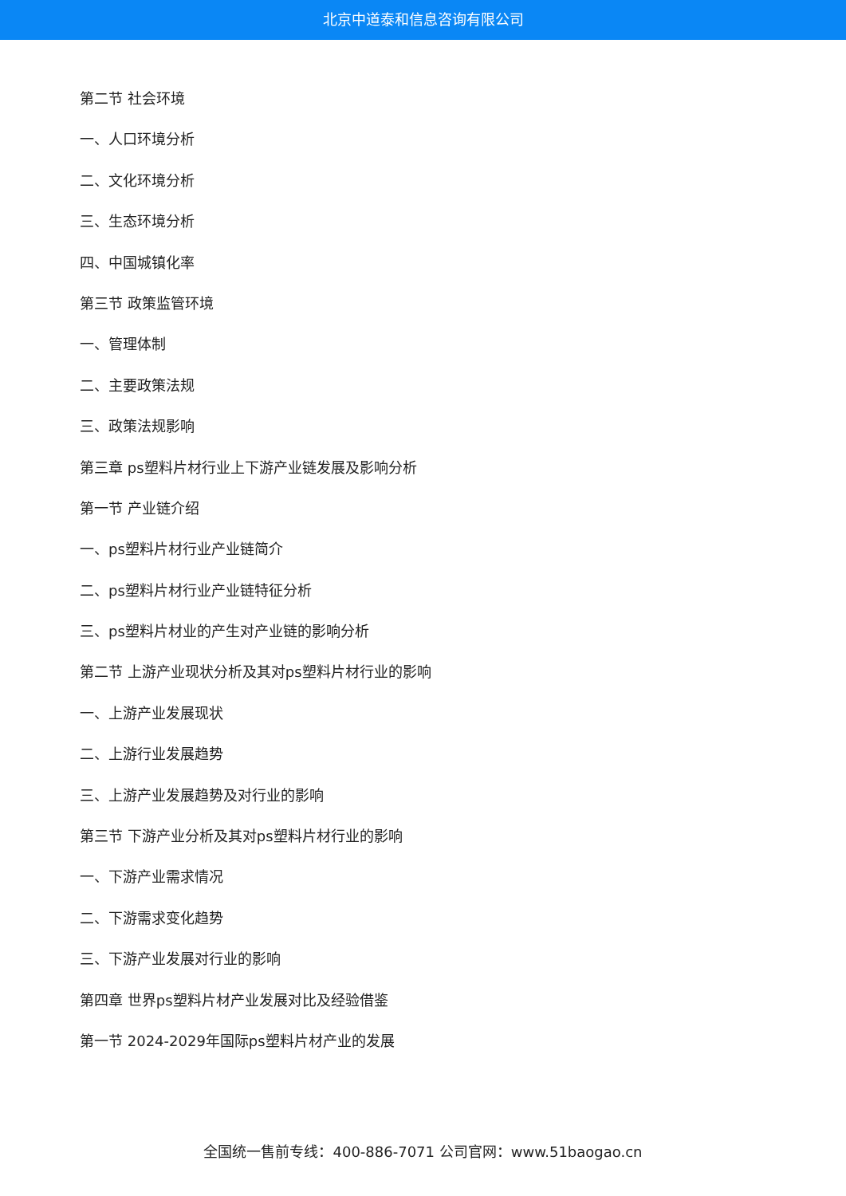北京中道泰和信息咨询有限公司
第二节 社会环境
一、人口环境分析
二、文化环境分析
三、生态环境分析
四、中国城镇化率
第三节 政策监管环境
一、管理体制
二、主要政策法规
三、政策法规影响
第三章 ps塑料片材行业上下游产业链发展及影响分析
第一节 产业链介绍
一、ps塑料片材行业产业链简介
二、ps塑料片材行业产业链特征分析
三、ps塑料片材业的产生对产业链的影响分析
第二节 上游产业现状分析及其对ps塑料片材行业的影响
一、上游产业发展现状
二、上游行业发展趋势
三、上游产业发展趋势及对行业的影响
第三节 下游产业分析及其对ps塑料片材行业的影响
一、下游产业需求情况
二、下游需求变化趋势
三、下游产业发展对行业的影响
第四章 世界ps塑料片材产业发展对比及经验借鉴
第一节 2024-2029年国际ps塑料片材产业的发展
全国统一售前专线：400-886-7071 公司官网：www.51baogao.cn